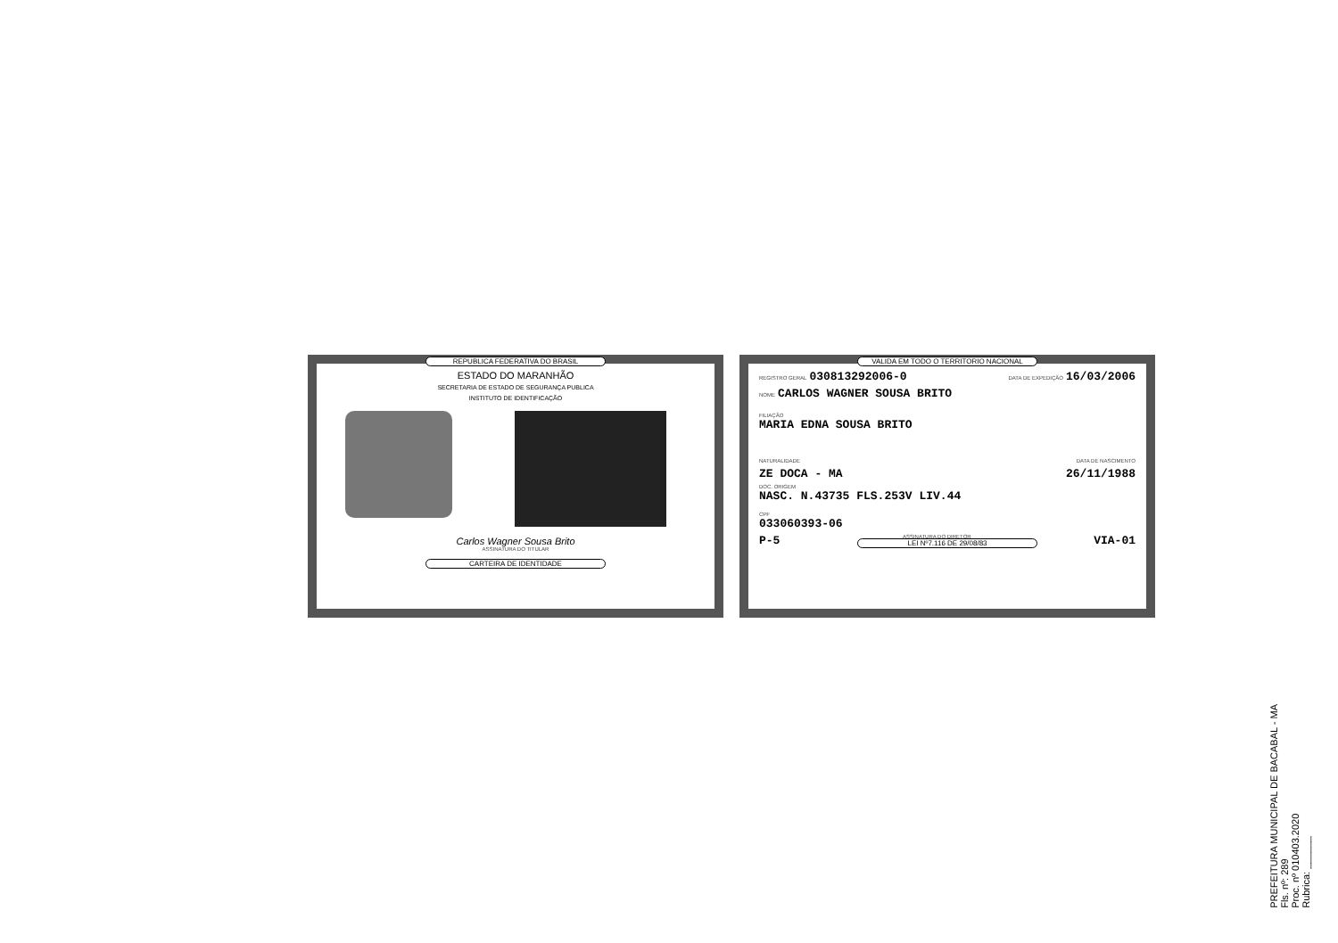REPUBLICA FEDERATIVA DO BRASIL
ESTADO DO MARANHÃO
SECRETARIA DE ESTADO DE SEGURANÇA PUBLICA
INSTITUTO DE IDENTIFICAÇÃO
Carlos Wagner Sousa Brito
ASSINATURA DO TITULAR
CARTEIRA DE IDENTIDADE
VALIDA EM TODO O TERRITORIO NACIONAL
REGISTRO GERAL 030813292006-0 DATA DE EXPEDIÇÃO 16/03/2006
NOME CARLOS WAGNER SOUSA BRITO
FILIAÇÃO
MARIA EDNA SOUSA BRITO
NATURALIDADE DATA DE NASCIMENTO
ZE DOCA - MA 26/11/1988
DOC. ORIGEM
NASC. N.43735 FLS.253V LIV.44
CPF
033060393-06
P-5 ASSINATURA DO DIRETOR VIA-01
LEI Nº7.116 DE 29/08/83
PREFEITURA MUNICIPAL DE BACABAL - MA
Fls. nº: 289
Proc. nº 010403.2020
Rubrica: ______